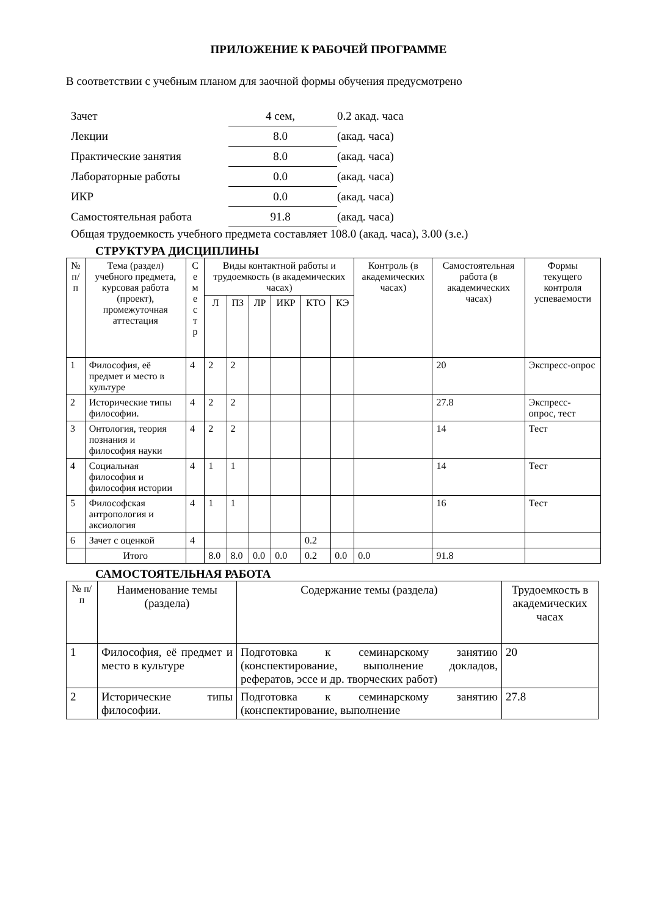ПРИЛОЖЕНИЕ К РАБОЧЕЙ ПРОГРАММЕ
В соответствии с учебным планом для заочной формы обучения предусмотрено
| Зачет | 4 сем, | 0.2 акад. часа |
| Лекции | 8.0 | (акад. часа) |
| Практические занятия | 8.0 | (акад. часа) |
| Лабораторные работы | 0.0 | (акад. часа) |
| ИКР | 0.0 | (акад. часа) |
| Самостоятельная работа | 91.8 | (акад. часа) |
Общая трудоемкость учебного предмета составляет 108.0 (акад. часа), 3.00 (з.е.)
СТРУКТУРА ДИСЦИПЛИНЫ
| № п/п | Тема (раздел) учебного предмета, курсовая работа (проект), промежуточная аттестация | С е м е с т р | Виды контактной работы и трудоемкость (в академических часах) | | | | | | Контроль (в академических часах) | Самостоятельная работа (в академических часах) | Формы текущего контроля успеваемости |
| --- | --- | --- | --- | --- | --- | --- | --- | --- | --- | --- | --- |
| | | | Л | ПЗ | ЛР | ИКР | КТО | КЭ | | | |
| 1 | Философия, её предмет и место в культуре | 4 | 2 | 2 | | | | | | 20 | Экспресс-опрос |
| 2 | Исторические типы философии. | 4 | 2 | 2 | | | | | | 27.8 | Экспресс-опрос, тест |
| 3 | Онтология, теория познания и философия науки | 4 | 2 | 2 | | | | | | 14 | Тест |
| 4 | Социальная философия и философия истории | 4 | 1 | 1 | | | | | | 14 | Тест |
| 5 | Философская антропология и аксиология | 4 | 1 | 1 | | | | | | 16 | Тест |
| 6 | Зачет с оценкой | 4 | | | | | 0.2 | | | | |
| | Итого | | 8.0 | 8.0 | 0.0 | 0.0 | 0.2 | 0.0 | 0.0 | 91.8 | |
САМОСТОЯТЕЛЬНАЯ РАБОТА
| № п/п | Наименование темы (раздела) | Содержание темы (раздела) | Трудоемкость в академических часах |
| --- | --- | --- | --- |
| 1 | Философия, её предмет и место в культуре | Подготовка к семинарскому занятию (конспектирование, выполнение докладов, рефератов, эссе и др. творческих работ) | 20 |
| 2 | Исторические типы философии. | Подготовка к семинарскому занятию (конспектирование, выполнение | 27.8 |